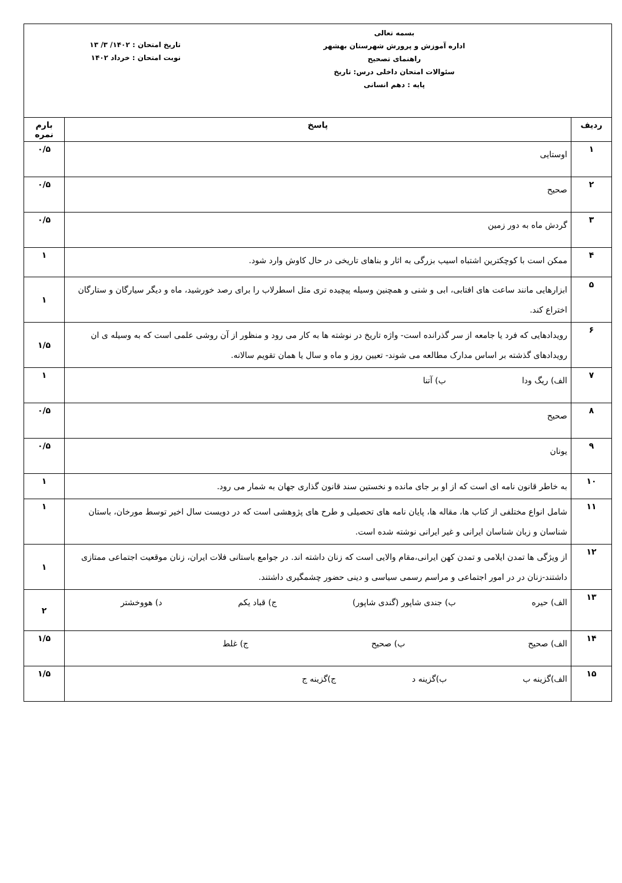| بسمه تعالی اداره آموزش و پرورش شهرستان بهشهر راهنمای تصحیح سئوالات امتحان داخلی درس: تاریخ پایه : دهم انسانی تاریخ امتحان : ۱۴۰۲/ ۳/ ۱۳ نوبت امتحان : خرداد ۱۴۰۲ | | |
| ردیف | پاسخ | بارم نمره |
| ۱ | اوستایی | ۰/۵ |
| ۲ | صحیح | ۰/۵ |
| ۳ | گردش ماه به دور زمین | ۰/۵ |
| ۴ | ممکن است با کوچکترین اشتباه اسیب بزرگی به اثار و بناهای تاریخی در حال کاوش وارد شود. | ۱ |
| ۵ | ابزارهایی مانند ساعت های افتابی، ابی و شنی و همچنین وسیله پیچیده تری مثل اسطرلاب را برای رصد خورشید، ماه و دیگر سیارگان و ستارگان اختراع کند. | ۱ |
| ۶ | رویدادهایی که فرد یا جامعه از سر گذرانده است- واژه تاریخ در نوشته ها به کار می رود و منظور از آن روشی علمی است که به وسیله ی ان رویدادهای گذشته بر اساس مدارک مطالعه می شوند- تعیین روز و ماه و سال یا همان تقویم سالانه. | ۱/۵ |
| ۷ | الف) ریگ ودا ب) آتنا | ۱ |
| ۸ | صحیح | ۰/۵ |
| ۹ | یونان | ۰/۵ |
| ۱۰ | به خاطر قانون نامه ای است که از او بر جای مانده و نخستین سند قانون گذاری جهان به شمار می رود. | ۱ |
| ۱۱ | شامل انواع مختلفی از کتاب ها، مقاله ها، پایان نامه های تحصیلی و طرح های پژوهشی است که در دویست سال اخیر توسط مورخان، باستان شناسان و زبان شناسان ایرانی و غیر ایرانی نوشته شده است. | ۱ |
| ۱۲ | از ویژگی ها تمدن ایلامی و تمدن کهن ایرانی،مقام والایی است که زنان داشته اند. در جوامع باستانی فلات ایران، زنان موقعیت اجتماعی ممتازی داشتند-زنان در در امور اجتماعی و مراسم رسمی سیاسی و دینی حضور چشمگیری داشتند. | ۱ |
| ۱۳ | الف) حیره ب) جندی شاپور (گندی شاپور) ج) قباد یکم د) هووخشتر | ۲ |
| ۱۴ | الف) صحیح ب) صحیح ج) غلط | ۱/۵ |
| ۱۵ | الف)گزینه ب ب)گزینه د ج)گزینه ج | ۱/۵ |